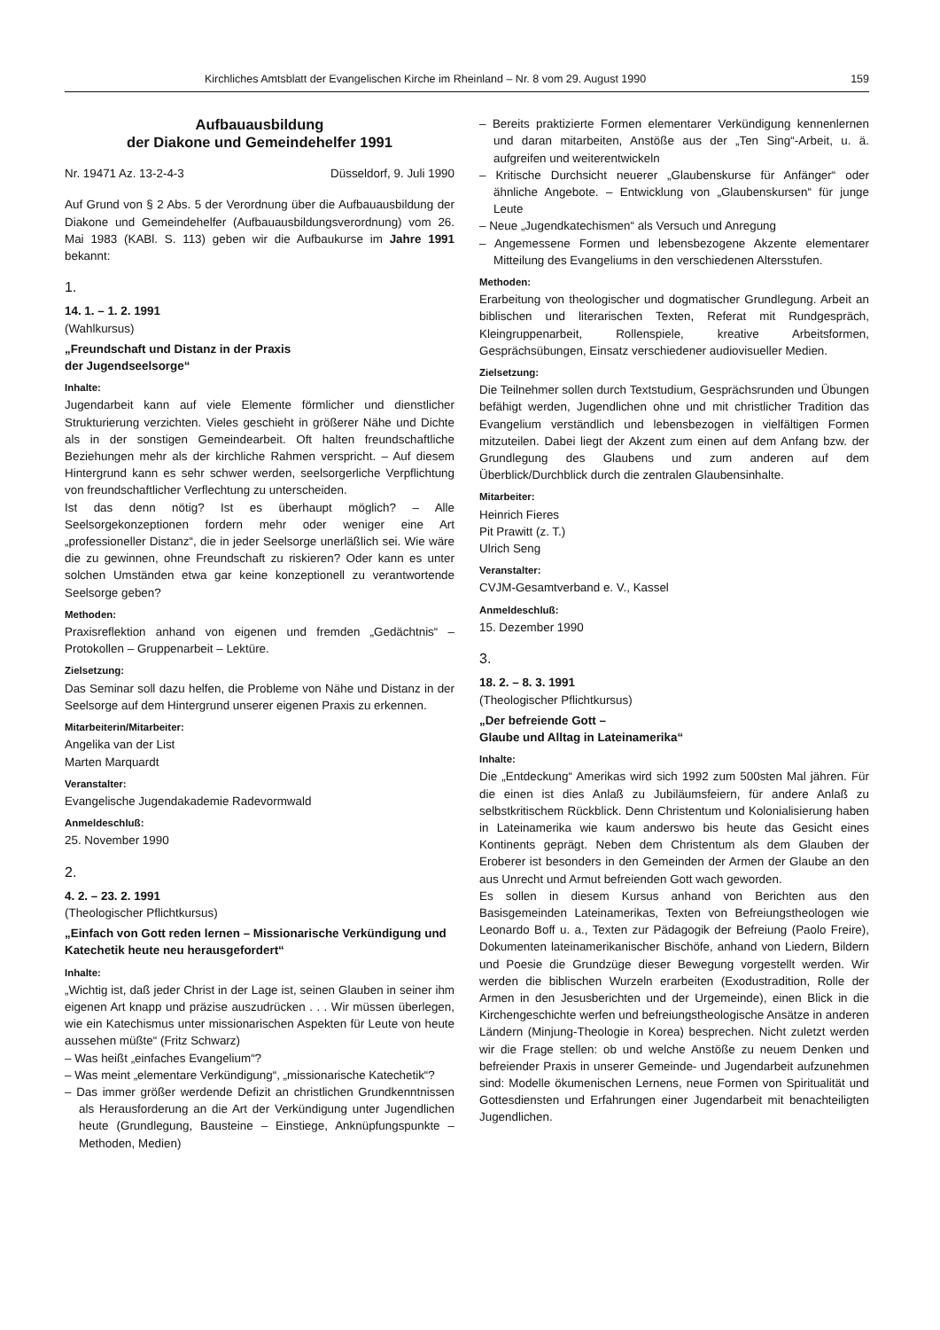Kirchliches Amtsblatt der Evangelischen Kirche im Rheinland – Nr. 8 vom 29. August 1990 159
Aufbauausbildung
der Diakone und Gemeindehelfer 1991
Nr. 19471 Az. 13-2-4-3 Düsseldorf, 9. Juli 1990
Auf Grund von § 2 Abs. 5 der Verordnung über die Aufbauausbildung der Diakone und Gemeindehelfer (Aufbauausbildungsverordnung) vom 26. Mai 1983 (KABl. S. 113) geben wir die Aufbaukurse im Jahre 1991 bekannt:
1.
14. 1. – 1. 2. 1991
(Wahlkursus)
„Freundschaft und Distanz in der Praxis
der Jugendseelsorge“
Inhalte:
Jugendarbeit kann auf viele Elemente förmlicher und dienstlicher Strukturierung verzichten. Vieles geschieht in größerer Nähe und Dichte als in der sonstigen Gemeindearbeit. Oft halten freundschaftliche Beziehungen mehr als der kirchliche Rahmen verspricht. – Auf diesem Hintergrund kann es sehr schwer werden, seelsorgerliche Verpflichtung von freundschaftlicher Verflechtung zu unterscheiden.
Ist das denn nötig? Ist es überhaupt möglich? – Alle Seelsorgekonzeptionen fordern mehr oder weniger eine Art „professioneller Distanz“, die in jeder Seelsorge unerläßlich sei. Wie wäre die zu gewinnen, ohne Freundschaft zu riskieren? Oder kann es unter solchen Umständen etwa gar keine konzeptionell zu verantwortende Seelsorge geben?
Methoden:
Praxisreflektion anhand von eigenen und fremden „Gedächtnis“ – Protokollen – Gruppenarbeit – Lektüre.
Zielsetzung:
Das Seminar soll dazu helfen, die Probleme von Nähe und Distanz in der Seelsorge auf dem Hintergrund unserer eigenen Praxis zu erkennen.
Mitarbeiterin/Mitarbeiter:
Angelika van der List
Marten Marquardt
Veranstalter:
Evangelische Jugendakademie Radevormwald
Anmeldeschluß:
25. November 1990
2.
4. 2. – 23. 2. 1991
(Theologischer Pflichtkursus)
„Einfach von Gott reden lernen – Missionarische Verkündigung und Katechetik heute neu herausgefordert“
Inhalte:
„Wichtig ist, daß jeder Christ in der Lage ist, seinen Glauben in seiner ihm eigenen Art knapp und präzise auszudrücken . . . Wir müssen überlegen, wie ein Katechismus unter missionarischen Aspekten für Leute von heute aussehen müßte“ (Fritz Schwarz)
– Was heißt „einfaches Evangelium“?
– Was meint „elementare Verkündigung“, „missionarische Katechetik“?
– Das immer größer werdende Defizit an christlichen Grundkenntnissen als Herausforderung an die Art der Verkündigung unter Jugendlichen heute (Grundlegung, Bausteine – Einstiege, Anknüpfungspunkte – Methoden, Medien)
– Bereits praktizierte Formen elementarer Verkündigung kennenlernen und daran mitarbeiten, Anstöße aus der „Ten Sing“-Arbeit, u. ä. aufgreifen und weiterentwickeln
– Kritische Durchsicht neuerer „Glaubenskurse für Anfänger“ oder ähnliche Angebote. – Entwicklung von „Glaubenskursen“ für junge Leute
– Neue „Jugendkatechismen“ als Versuch und Anregung
– Angemessene Formen und lebensbezogene Akzente elementarer Mitteilung des Evangeliums in den verschiedenen Altersstufen.
Methoden:
Erarbeitung von theologischer und dogmatischer Grundlegung. Arbeit an biblischen und literarischen Texten, Referat mit Rundgespräch, Kleingruppenarbeit, Rollenspiele, kreative Arbeitsformen, Gesprächsübungen, Einsatz verschiedener audiovisueller Medien.
Zielsetzung:
Die Teilnehmer sollen durch Textstudium, Gesprächsrunden und Übungen befähigt werden, Jugendlichen ohne und mit christlicher Tradition das Evangelium verständlich und lebensbezogen in vielfältigen Formen mitzuteilen. Dabei liegt der Akzent zum einen auf dem Anfang bzw. der Grundlegung des Glaubens und zum anderen auf dem Überblick/Durchblick durch die zentralen Glaubensinhalte.
Mitarbeiter:
Heinrich Fieres
Pit Prawitt (z. T.)
Ulrich Seng
Veranstalter:
CVJM-Gesamtverband e. V., Kassel
Anmeldeschluß:
15. Dezember 1990
3.
18. 2. – 8. 3. 1991
(Theologischer Pflichtkursus)
„Der befreiende Gott –
Glaube und Alltag in Lateinamerika“
Inhalte:
Die „Entdeckung“ Amerikas wird sich 1992 zum 500sten Mal jähren. Für die einen ist dies Anlaß zu Jubiläumsfeiern, für andere Anlaß zu selbstkritischem Rückblick. Denn Christentum und Kolonialisierung haben in Lateinamerika wie kaum anderswo bis heute das Gesicht eines Kontinents geprägt. Neben dem Christentum als dem Glauben der Eroberer ist besonders in den Gemeinden der Armen der Glaube an den aus Unrecht und Armut befreienden Gott wach geworden.
Es sollen in diesem Kursus anhand von Berichten aus den Basisgemeinden Lateinamerikas, Texten von Befreiungstheologen wie Leonardo Boff u. a., Texten zur Pädagogik der Befreiung (Paolo Freire), Dokumenten lateinamerikanischer Bischöfe, anhand von Liedern, Bildern und Poesie die Grundzüge dieser Bewegung vorgestellt werden. Wir werden die biblischen Wurzeln erarbeiten (Exodustradition, Rolle der Armen in den Jesusberichten und der Urgemeinde), einen Blick in die Kirchengeschichte werfen und befreiungstheologische Ansätze in anderen Ländern (Minjung-Theologie in Korea) besprechen. Nicht zuletzt werden wir die Frage stellen: ob und welche Anstöße zu neuem Denken und befreiender Praxis in unserer Gemeinde- und Jugendarbeit aufzunehmen sind: Modelle ökumenischen Lernens, neue Formen von Spiritualität und Gottesdiensten und Erfahrungen einer Jugendarbeit mit benachteiligten Jugendlichen.